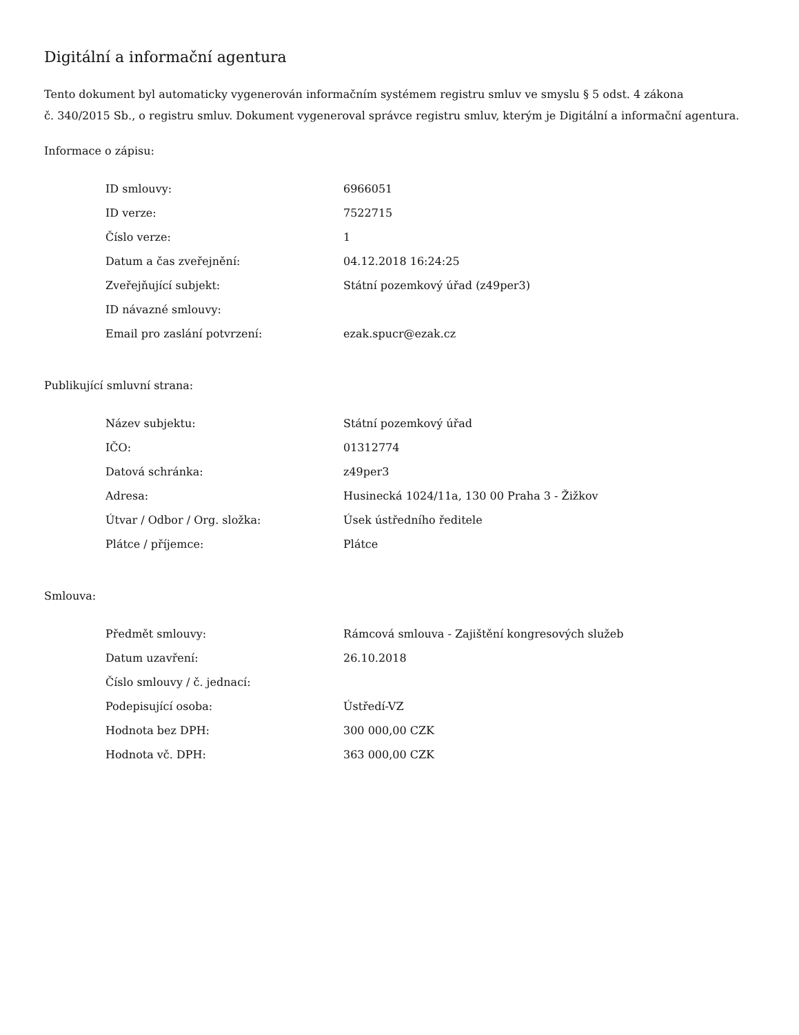Digitální a informační agentura
Tento dokument byl automaticky vygenerován informačním systémem registru smluv ve smyslu § 5 odst. 4 zákona
č. 340/2015 Sb., o registru smluv. Dokument vygeneroval správce registru smluv, kterým je Digitální a informační agentura.
Informace o zápisu:
| ID smlouvy: | 6966051 |
| ID verze: | 7522715 |
| Číslo verze: | 1 |
| Datum a čas zveřejnění: | 04.12.2018 16:24:25 |
| Zveřejňující subjekt: | Státní pozemkový úřad (z49per3) |
| ID návazné smlouvy: | |
| Email pro zaslání potvrzení: | ezak.spucr@ezak.cz |
Publikující smluvní strana:
| Název subjektu: | Státní pozemkový úřad |
| IČO: | 01312774 |
| Datová schránka: | z49per3 |
| Adresa: | Husinecká 1024/11a, 130 00 Praha 3 - Žižkov |
| Útvar / Odbor / Org. složka: | Úsek ústředního ředitele |
| Plátce / příjemce: | Plátce |
Smlouva:
| Předmět smlouvy: | Rámcová smlouva - Zajištění kongresových služeb |
| Datum uzavření: | 26.10.2018 |
| Číslo smlouvy / č. jednací: | |
| Podepisující osoba: | Ústředí-VZ |
| Hodnota bez DPH: | 300 000,00 CZK |
| Hodnota vč. DPH: | 363 000,00 CZK |